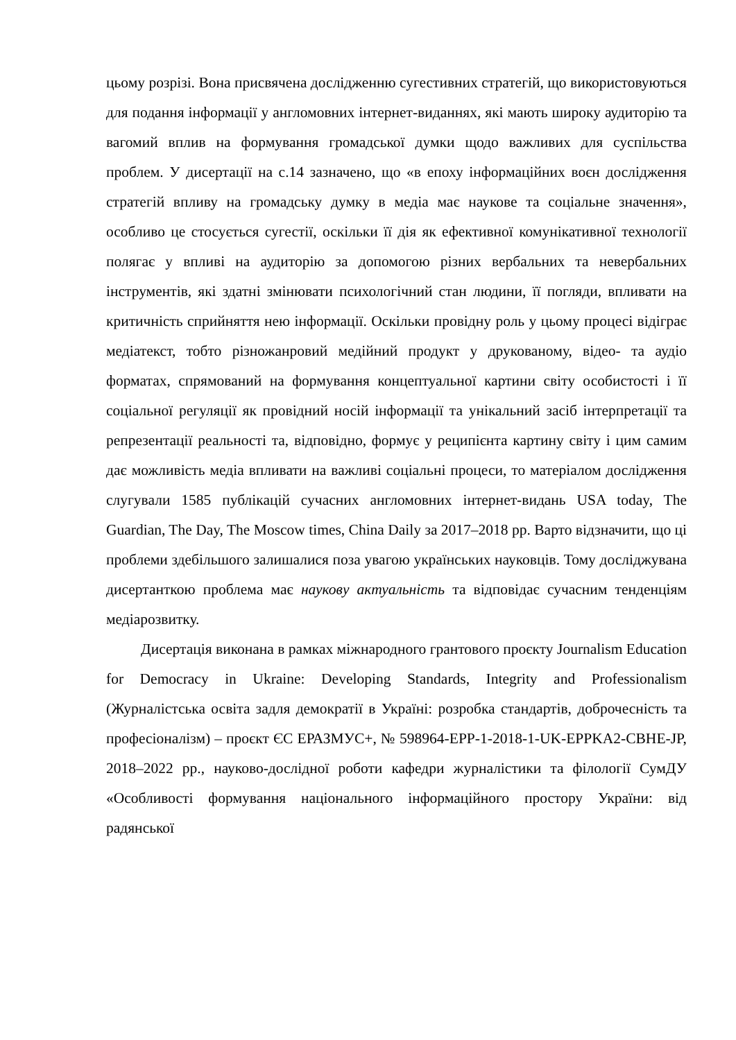цьому розрізі. Вона присвячена дослідженню сугестивних стратегій, що використовуються для подання інформації у англомовних інтернет-виданнях, які мають широку аудиторію та вагомий вплив на формування громадської думки щодо важливих для суспільства проблем. У дисертації на с.14 зазначено, що «в епоху інформаційних воєн дослідження стратегій впливу на громадську думку в медіа має наукове та соціальне значення», особливо це стосується сугестії, оскільки її дія як ефективної комунікативної технології полягає у впливі на аудиторію за допомогою різних вербальних та невербальних інструментів, які здатні змінювати психологічний стан людини, її погляди, впливати на критичність сприйняття нею інформації. Оскільки провідну роль у цьому процесі відіграє медіатекст, тобто різножанровий медійний продукт у друкованому, відео- та аудіо форматах, спрямований на формування концептуальної картини світу особистості і її соціальної регуляції як провідний носій інформації та унікальний засіб інтерпретації та репрезентації реальності та, відповідно, формує у реципієнта картину світу і цим самим дає можливість медіа впливати на важливі соціальні процеси, то матеріалом дослідження слугували 1585 публікацій сучасних англомовних інтернет-видань USA today, The Guardian, The Day, The Moscow times, China Daily за 2017–2018 рр. Варто відзначити, що ці проблеми здебільшого залишалися поза увагою українських науковців. Тому досліджувана дисертанткою проблема має наукову актуальність та відповідає сучасним тенденціям медіарозвитку.
Дисертація виконана в рамках міжнародного грантового проєкту Journalism Education for Democracy in Ukraine: Developing Standards, Integrity and Professionalism (Журналістська освіта задля демократії в Україні: розробка стандартів, доброчесність та професіоналізм) – проєкт ЄС ЕРАЗМУС+, № 598964-EPP-1-2018-1-UK-EPPKA2-CBHE-JP, 2018–2022 рр., науково-дослідної роботи кафедри журналістики та філології СумДУ «Особливості формування національного інформаційного простору України: від радянської